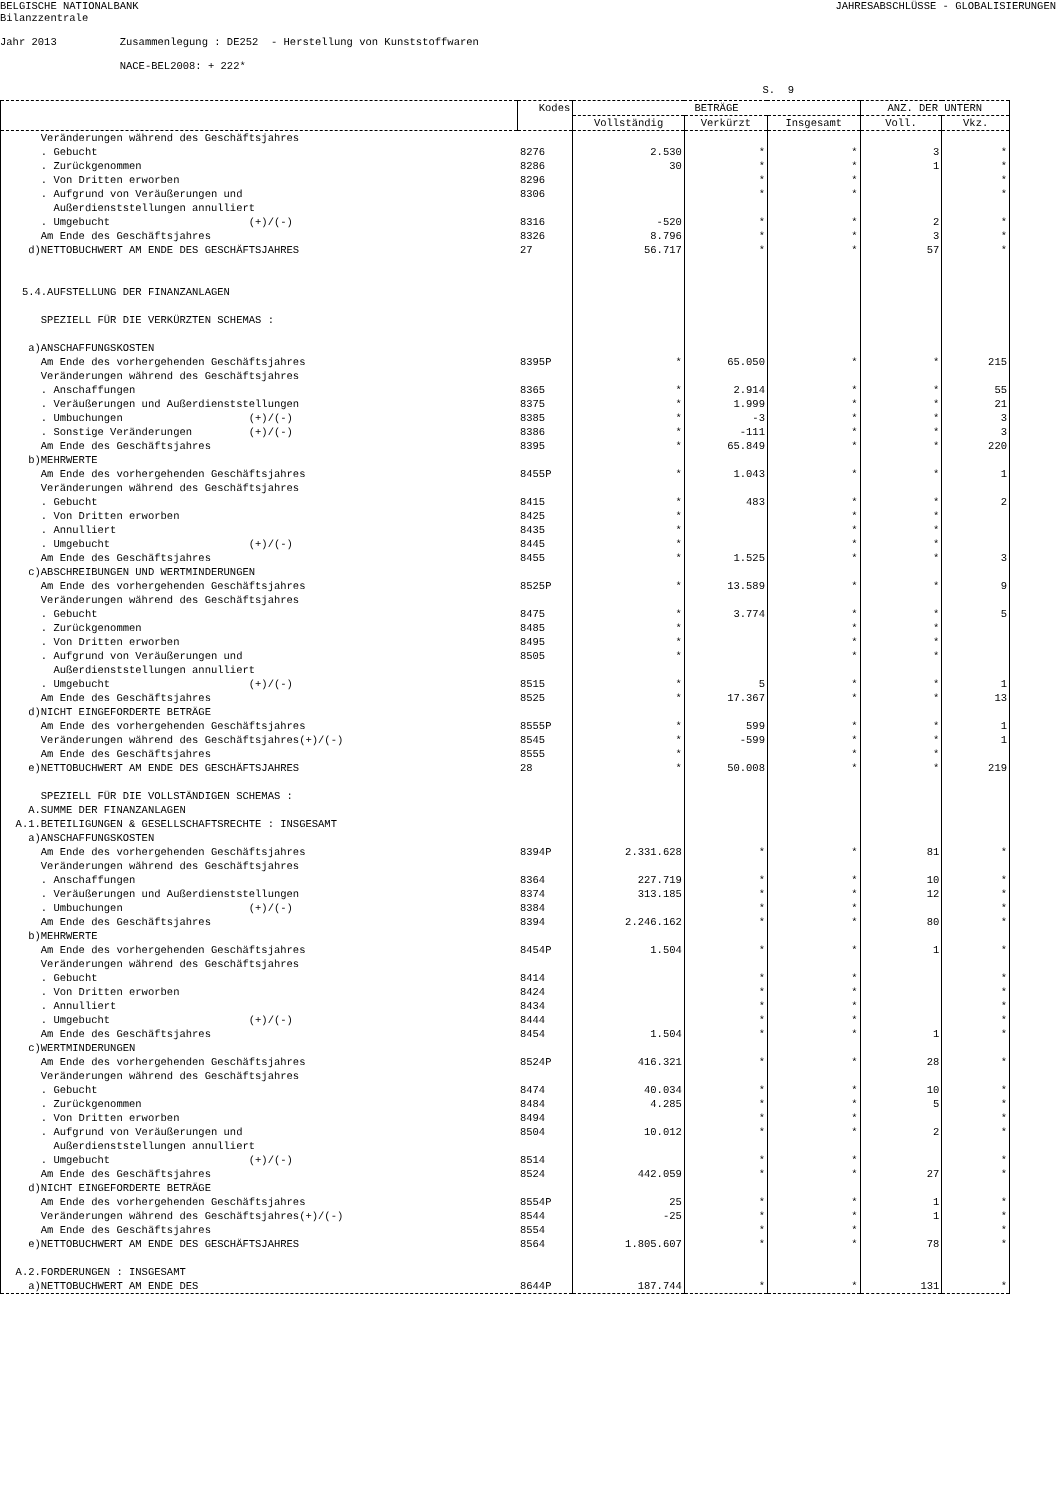BELGISCHE NATIONALBANK Bilanzzentrale
JAHRESABSCHLÜSSE - GLOBALISIERUNGEN
Jahr 2013 Zusammenlegung : DE252 - Herstellung von Kunststoffwaren NACE-BEL2008: + 222* S. 9
| | Kodes | BETRÄGE | | | ANZ. DER UNTERN | |
| --- | --- | --- | --- | --- | --- | --- |
| | | Vollständig | Verkürzt | Insgesamt | Voll. | Vkz. |
| Veränderungen während des Geschäftsjahres | | | | | | |
| . Gebucht | 8276 | 2.530 | * | * | 3 | * |
| . Zurückgenommen | 8286 | 30 | * | * | 1 | * |
| . Von Dritten erworben | 8296 | | * | * | | * |
| . Aufgrund von Veräußerungen und Außerdienststellungen annulliert | 8306 | | * | * | | * |
| . Umgebucht (+)/(-) | 8316 | -520 | * | * | 2 | * |
| Am Ende des Geschäftsjahres | 8326 | 8.796 | * | * | 3 | * |
| d)NETTOBUCHWERT AM ENDE DES GESCHÄFTSJAHRES | 27 | 56.717 | * | * | 57 | * |
| 5.4.AUFSTELLUNG DER FINANZANLAGEN SPEZIELL FÜR DIE VERKÜRZTEN SCHEMAS : a)ANSCHAFFUNGSKOSTEN | | | | | | |
| Am Ende des vorhergehenden Geschäftsjahres | 8395P | * | 65.050 | * | * | 215 |
| Veränderungen während des Geschäftsjahres | | | | | | |
| . Anschaffungen | 8365 | * | 2.914 | * | * | 55 |
| . Veräußerungen und Außerdienststellungen | 8375 | * | 1.999 | * | * | 21 |
| . Umbuchungen (+)/(-) | 8385 | * | -3 | * | * | 3 |
| . Sonstige Veränderungen (+)/(-) | 8386 | * | -111 | * | * | 3 |
| Am Ende des Geschäftsjahres | 8395 | * | 65.849 | * | * | 220 |
| b)MEHRWERTE | | | | | | |
| Am Ende des vorhergehenden Geschäftsjahres | 8455P | * | 1.043 | * | * | 1 |
| Veränderungen während des Geschäftsjahres | | | | | | |
| . Gebucht | 8415 | * | 483 | * | * | 2 |
| . Von Dritten erworben | 8425 | * | | * | * | |
| . Annulliert | 8435 | * | | * | * | |
| . Umgebucht (+)/(-) | 8445 | * | | * | * | |
| Am Ende des Geschäftsjahres | 8455 | * | 1.525 | * | * | 3 |
| c)ABSCHREIBUNGEN UND WERTMINDERUNGEN | | | | | | |
| Am Ende des vorhergehenden Geschäftsjahres | 8525P | * | 13.589 | * | * | 9 |
| Veränderungen während des Geschäftsjahres | | | | | | |
| . Gebucht | 8475 | * | 3.774 | * | * | 5 |
| . Zurückgenommen | 8485 | * | | * | * | |
| . Von Dritten erworben | 8495 | * | | * | * | |
| . Aufgrund von Veräußerungen und Außerdienststellungen annulliert | 8505 | * | | * | * | |
| . Umgebucht (+)/(-) | 8515 | * | 5 | * | * | 1 |
| Am Ende des Geschäftsjahres | 8525 | * | 17.367 | * | * | 13 |
| d)NICHT EINGEFORDERTE BETRÄGE | | | | | | |
| Am Ende des vorhergehenden Geschäftsjahres | 8555P | * | 599 | * | * | 1 |
| Veränderungen während des Geschäftsjahres(+)/(-) | 8545 | * | -599 | * | * | 1 |
| Am Ende des Geschäftsjahres | 8555 | * | | * | * | |
| e)NETTOBUCHWERT AM ENDE DES GESCHÄFTSJAHRES | 28 | * | 50.008 | * | * | 219 |
| SPEZIELL FÜR DIE VOLLSTÄNDIGEN SCHEMAS : A.SUMME DER FINANZANLAGEN A.1.BETEILIGUNGEN & GESELLSCHAFTSRECHTE : INSGESAMT a)ANSCHAFFUNGSKOSTEN | | | | | | |
| Am Ende des vorhergehenden Geschäftsjahres | 8394P | 2.331.628 | * | * | 81 | * |
| Veränderungen während des Geschäftsjahres | | | | | | |
| . Anschaffungen | 8364 | 227.719 | * | * | 10 | * |
| . Veräußerungen und Außerdienststellungen | 8374 | 313.185 | * | * | 12 | * |
| . Umbuchungen (+)/(-) | 8384 | | * | * | | * |
| Am Ende des Geschäftsjahres | 8394 | 2.246.162 | * | * | 80 | * |
| b)MEHRWERTE | | | | | | |
| Am Ende des vorhergehenden Geschäftsjahres | 8454P | 1.504 | * | * | 1 | * |
| Veränderungen während des Geschäftsjahres | | | | | | |
| . Gebucht | 8414 | | * | * | | * |
| . Von Dritten erworben | 8424 | | * | * | | * |
| . Annulliert | 8434 | | * | * | | * |
| . Umgebucht (+)/(-) | 8444 | | * | * | | * |
| Am Ende des Geschäftsjahres | 8454 | 1.504 | * | * | 1 | * |
| c)WERTMINDERUNGEN | | | | | | |
| Am Ende des vorhergehenden Geschäftsjahres | 8524P | 416.321 | * | * | 28 | * |
| Veränderungen während des Geschäftsjahres | | | | | | |
| . Gebucht | 8474 | 40.034 | * | * | 10 | * |
| . Zurückgenommen | 8484 | 4.285 | * | * | 5 | * |
| . Von Dritten erworben | 8494 | | * | * | | * |
| . Aufgrund von Veräußerungen und Außerdienststellungen annulliert | 8504 | 10.012 | * | * | 2 | * |
| . Umgebucht (+)/(-) | 8514 | | * | * | | * |
| Am Ende des Geschäftsjahres | 8524 | 442.059 | * | * | 27 | * |
| d)NICHT EINGEFORDERTE BETRÄGE | | | | | | |
| Am Ende des vorhergehenden Geschäftsjahres | 8554P | 25 | * | * | 1 | * |
| Veränderungen während des Geschäftsjahres(+)/(-) | 8544 | -25 | * | * | 1 | * |
| Am Ende des Geschäftsjahres | 8554 | | * | * | | * |
| e)NETTOBUCHWERT AM ENDE DES GESCHÄFTSJAHRES | 8564 | 1.805.607 | * | * | 78 | * |
| A.2.FORDERUNGEN : INSGESAMT | | | | | | |
| a)NETTOBUCHWERT AM ENDE DES | 8644P | 187.744 | * | * | 131 | * |